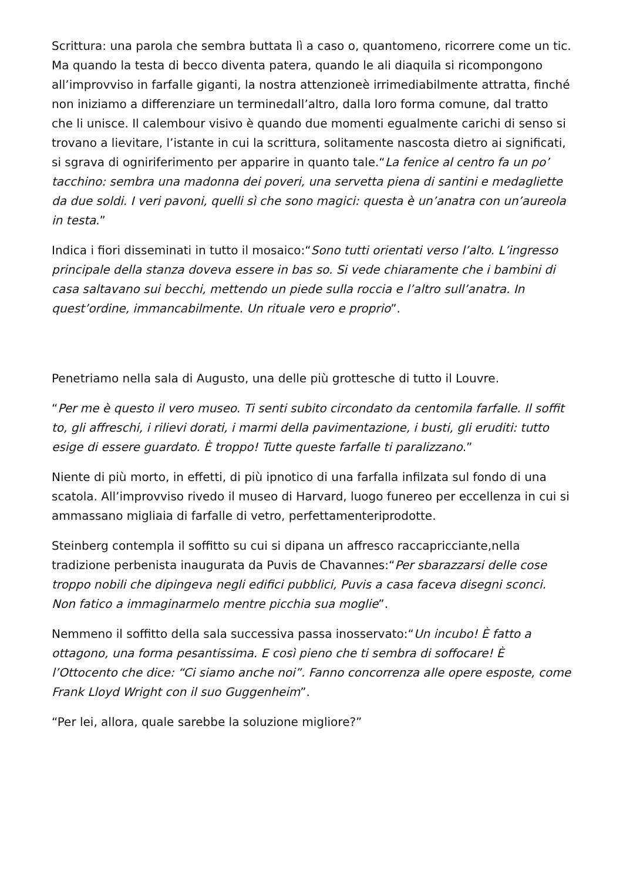Scrittura: una parola che sembra buttata lì a caso o, quantomeno, ricorrere come un tic. Ma quando la testa di becco diventa patera, quando le ali diaquila si ricompongono all’improvviso in farfalle giganti, la nostra attenzioneè irrimediabilmente attratta, finché non iniziamo a differenziare un terminedall’altro, dalla loro forma comune, dal tratto che li unisce. Il calembour visivo è quando due momenti egualmente carichi di senso si trovano a lievitare, l’istante in cui la scrittura, solitamente nascosta dietro ai significati, si sgrava di ogniriferimento per apparire in quanto tale.“La fenice al centro fa un po’ tacchino: sembra una madonna dei poveri, una servetta piena di santini e medagliette da due soldi. I veri pavoni, quelli sì che sono magici: questa è un’anatra con un’aureola in testa.”
Indica i fiori disseminati in tutto il mosaico:“Sono tutti orientati verso l’alto. L’ingresso principale della stanza doveva essere in bas so. Si vede chiaramente che i bambini di casa saltavano sui becchi, mettendo un piede sulla roccia e l’altro sull’anatra. In quest’ordine, immancabilmente. Un rituale vero e proprio”.
Penetriamo nella sala di Augusto, una delle più grottesche di tutto il Louvre.
“Per me è questo il vero museo. Ti senti subito circondato da centomila farfalle. Il soffit to, gli affreschi, i rilievi dorati, i marmi della pavimentazione, i busti, gli eruditi: tutto esige di essere guardato. È troppo! Tutte queste farfalle ti paralizzano.”
Niente di più morto, in effetti, di più ipnotico di una farfalla infilzata sul fondo di una scatola. All’improvviso rivedo il museo di Harvard, luogo funereo per eccellenza in cui si ammassano migliaia di farfalle di vetro, perfettamenteriprodotte.
Steinberg contempla il soffitto su cui si dipana un affresco raccapricciante,nella tradizione perbenista inaugurata da Puvis de Chavannes:“Per sbarazzarsi delle cose troppo nobili che dipingeva negli edifici pubblici, Puvis a casa faceva disegni sconci. Non fatico a immaginarmelo mentre picchia sua moglie”.
Nemmeno il soffitto della sala successiva passa inosservato:“Un incubo! È fatto a ottagono, una forma pesantissima. E così pieno che ti sembra di soffocare! È l’Ottocento che dice: “Ci siamo anche noi”. Fanno concorrenza alle opere esposte, come Frank Lloyd Wright con il suo Guggenheim”.
“Per lei, allora, quale sarebbe la soluzione migliore?”